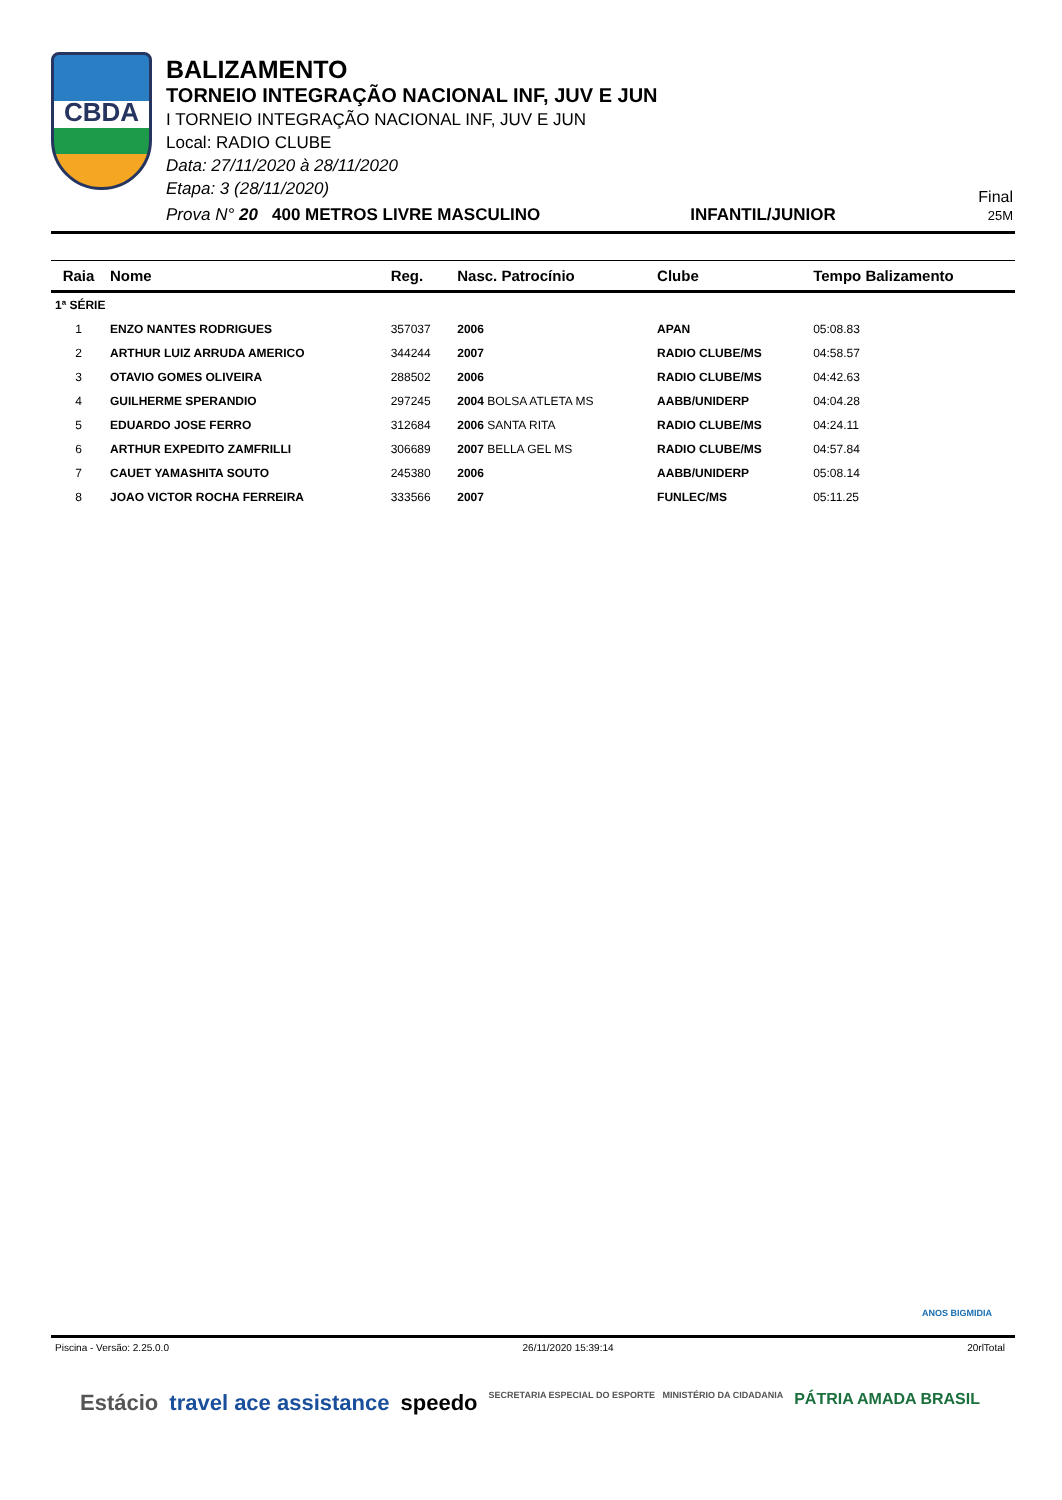CBDA
BALIZAMENTO
TORNEIO INTEGRAÇÃO NACIONAL INF, JUV E JUN
I TORNEIO INTEGRAÇÃO NACIONAL INF, JUV E JUN
Local: RADIO CLUBE
Data: 27/11/2020 à 28/11/2020
Etapa: 3 (28/11/2020)
Prova N° 20 400 METROS LIVRE MASCULINO INFANTIL/JUNIOR
Final
25M
| Raia | Nome | Reg. | Nasc. Patrocínio | Clube | Tempo Balizamento |
| --- | --- | --- | --- | --- | --- |
| 1ª SÉRIE | | | | | |
| 1 | ENZO NANTES RODRIGUES | 357037 | 2006 | APAN | 05:08.83 |
| 2 | ARTHUR LUIZ ARRUDA AMERICO | 344244 | 2007 | RADIO CLUBE/MS | 04:58.57 |
| 3 | OTAVIO GOMES OLIVEIRA | 288502 | 2006 | RADIO CLUBE/MS | 04:42.63 |
| 4 | GUILHERME SPERANDIO | 297245 | 2004 BOLSA ATLETA MS | AABB/UNIDERP | 04:04.28 |
| 5 | EDUARDO JOSE FERRO | 312684 | 2006 SANTA RITA | RADIO CLUBE/MS | 04:24.11 |
| 6 | ARTHUR EXPEDITO ZAMFRILLI | 306689 | 2007 BELLA GEL MS | RADIO CLUBE/MS | 04:57.84 |
| 7 | CAUET YAMASHITA SOUTO | 245380 | 2006 | AABB/UNIDERP | 05:08.14 |
| 8 | JOAO VICTOR ROCHA FERREIRA | 333566 | 2007 | FUNLEC/MS | 05:11.25 |
ANOS BIGMIDIA
Piscina - Versão: 2.25.0.0 26/11/2020 15:39:14 20rlTotal
Estácio travel ace assistance speedo SECRETARIA ESPECIAL DO ESPORTE MINISTÉRIO DA CIDADANIA PÁTRIA AMADA BRASIL